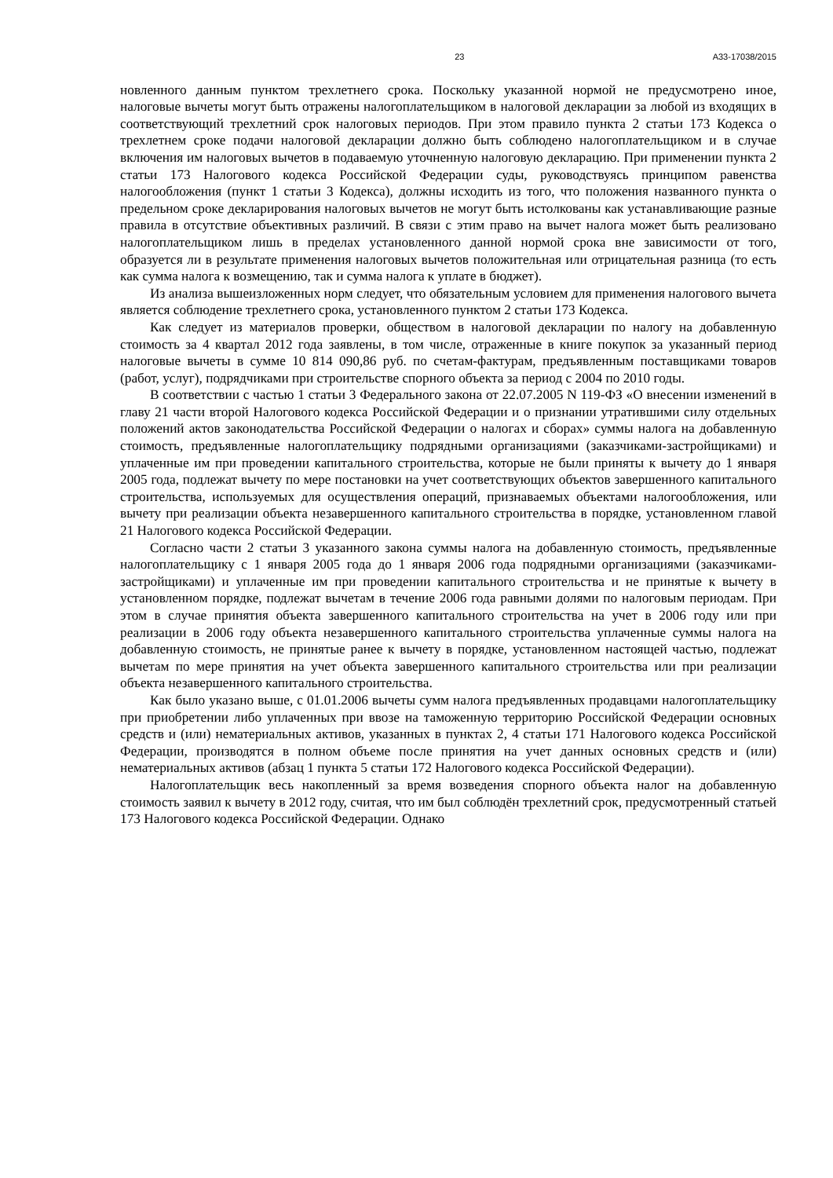23 А33-17038/2015
новленного данным пунктом трехлетнего срока. Поскольку указанной нормой не предусмотрено иное, налоговые вычеты могут быть отражены налогоплательщиком в налоговой декларации за любой из входящих в соответствующий трехлетний срок налоговых периодов. При этом правило пункта 2 статьи 173 Кодекса о трехлетнем сроке подачи налоговой декларации должно быть соблюдено налогоплательщиком и в случае включения им налоговых вычетов в подаваемую уточненную налоговую декларацию. При применении пункта 2 статьи 173 Налогового кодекса Российской Федерации суды, руководствуясь принципом равенства налогообложения (пункт 1 статьи 3 Кодекса), должны исходить из того, что положения названного пункта о предельном сроке декларирования налоговых вычетов не могут быть истолкованы как устанавливающие разные правила в отсутствие объективных различий. В связи с этим право на вычет налога может быть реализовано налогоплательщиком лишь в пределах установленного данной нормой срока вне зависимости от того, образуется ли в результате применения налоговых вычетов положительная или отрицательная разница (то есть как сумма налога к возмещению, так и сумма налога к уплате в бюджет).
Из анализа вышеизложенных норм следует, что обязательным условием для применения налогового вычета является соблюдение трехлетнего срока, установленного пунктом 2 статьи 173 Кодекса.
Как следует из материалов проверки, обществом в налоговой декларации по налогу на добавленную стоимость за 4 квартал 2012 года заявлены, в том числе, отраженные в книге покупок за указанный период налоговые вычеты в сумме 10 814 090,86 руб. по счетам-фактурам, предъявленным поставщиками товаров (работ, услуг), подрядчиками при строительстве спорного объекта за период с 2004 по 2010 годы.
В соответствии с частью 1 статьи 3 Федерального закона от 22.07.2005 N 119-ФЗ «О внесении изменений в главу 21 части второй Налогового кодекса Российской Федерации и о признании утратившими силу отдельных положений актов законодательства Российской Федерации о налогах и сборах» суммы налога на добавленную стоимость, предъявленные налогоплательщику подрядными организациями (заказчиками-застройщиками) и уплаченные им при проведении капитального строительства, которые не были приняты к вычету до 1 января 2005 года, подлежат вычету по мере постановки на учет соответствующих объектов завершенного капитального строительства, используемых для осуществления операций, признаваемых объектами налогообложения, или вычету при реализации объекта незавершенного капитального строительства в порядке, установленном главой 21 Налогового кодекса Российской Федерации.
Согласно части 2 статьи 3 указанного закона суммы налога на добавленную стоимость, предъявленные налогоплательщику с 1 января 2005 года до 1 января 2006 года подрядными организациями (заказчиками-застройщиками) и уплаченные им при проведении капитального строительства и не принятые к вычету в установленном порядке, подлежат вычетам в течение 2006 года равными долями по налоговым периодам. При этом в случае принятия объекта завершенного капитального строительства на учет в 2006 году или при реализации в 2006 году объекта незавершенного капитального строительства уплаченные суммы налога на добавленную стоимость, не принятые ранее к вычету в порядке, установленном настоящей частью, подлежат вычетам по мере принятия на учет объекта завершенного капитального строительства или при реализации объекта незавершенного капитального строительства.
Как было указано выше, с 01.01.2006 вычеты сумм налога предъявленных продавцами налогоплательщику при приобретении либо уплаченных при ввозе на таможенную территорию Российской Федерации основных средств и (или) нематериальных активов, указанных в пунктах 2, 4 статьи 171 Налогового кодекса Российской Федерации, производятся в полном объеме после принятия на учет данных основных средств и (или) нематериальных активов (абзац 1 пункта 5 статьи 172 Налогового кодекса Российской Федерации).
Налогоплательщик весь накопленный за время возведения спорного объекта налог на добавленную стоимость заявил к вычету в 2012 году, считая, что им был соблюдён трехлетний срок, предусмотренный статьей 173 Налогового кодекса Российской Федерации. Однако